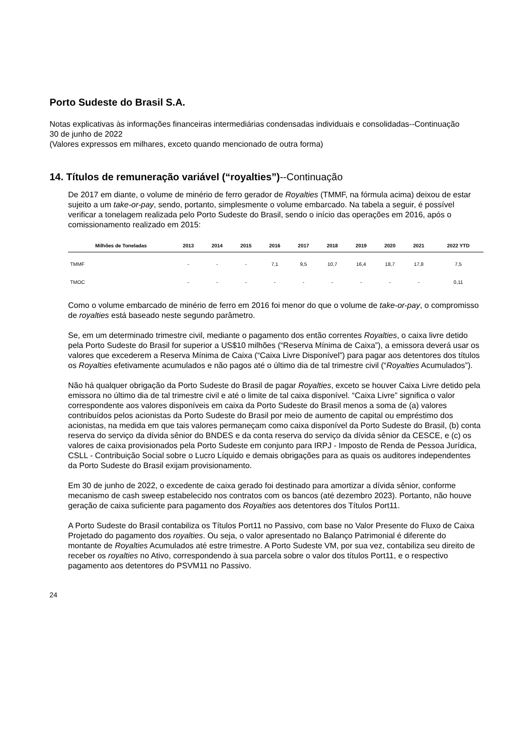Porto Sudeste do Brasil S.A.
Notas explicativas às informações financeiras intermediárias condensadas individuais e consolidadas--Continuação
30 de junho de 2022
(Valores expressos em milhares, exceto quando mencionado de outra forma)
14. Títulos de remuneração variável (“royalties”)--Continuação
De 2017 em diante, o volume de minério de ferro gerador de Royalties (TMMF, na fórmula acima) deixou de estar sujeito a um take-or-pay, sendo, portanto, simplesmente o volume embarcado. Na tabela a seguir, é possível verificar a tonelagem realizada pelo Porto Sudeste do Brasil, sendo o início das operações em 2016, após o comissionamento realizado em 2015:
| Milhões de Toneladas | 2013 | 2014 | 2015 | 2016 | 2017 | 2018 | 2019 | 2020 | 2021 | 2022 YTD |
| --- | --- | --- | --- | --- | --- | --- | --- | --- | --- | --- |
| TMMF | - | - | - | 7,1 | 9,5 | 10,7 | 16,4 | 18,7 | 17,8 | 7,5 |
| TMOC | - | - | - | - | - | - | - | - | - | 0,11 |
Como o volume embarcado de minério de ferro em 2016 foi menor do que o volume de take-or-pay, o compromisso de royalties está baseado neste segundo parâmetro.
Se, em um determinado trimestre civil, mediante o pagamento dos então correntes Royalties, o caixa livre detido pela Porto Sudeste do Brasil for superior a US$10 milhões (“Reserva Mínima de Caixa”), a emissora deverá usar os valores que excederem a Reserva Mínima de Caixa (“Caixa Livre Disponível”) para pagar aos detentores dos títulos os Royalties efetivamente acumulados e não pagos até o último dia de tal trimestre civil (“Royalties Acumulados”).
Não há qualquer obrigação da Porto Sudeste do Brasil de pagar Royalties, exceto se houver Caixa Livre detido pela emissora no último dia de tal trimestre civil e até o limite de tal caixa disponível. “Caixa Livre” significa o valor correspondente aos valores disponíveis em caixa da Porto Sudeste do Brasil menos a soma de (a) valores contribuídos pelos acionistas da Porto Sudeste do Brasil por meio de aumento de capital ou empréstimo dos acionistas, na medida em que tais valores permaneçam como caixa disponível da Porto Sudeste do Brasil, (b) conta reserva do serviço da dívida sênior do BNDES e da conta reserva do serviço da dívida sênior da CESCE, e (c) os valores de caixa provisionados pela Porto Sudeste em conjunto para IRPJ - Imposto de Renda de Pessoa Jurídica, CSLL - Contribuição Social sobre o Lucro Líquido e demais obrigações para as quais os auditores independentes da Porto Sudeste do Brasil exijam provisionamento.
Em 30 de junho de 2022, o excedente de caixa gerado foi destinado para amortizar a dívida sênior, conforme mecanismo de cash sweep estabelecido nos contratos com os bancos (até dezembro 2023). Portanto, não houve geração de caixa suficiente para pagamento dos Royalties aos detentores dos Títulos Port11.
A Porto Sudeste do Brasil contabiliza os Títulos Port11 no Passivo, com base no Valor Presente do Fluxo de Caixa Projetado do pagamento dos royalties. Ou seja, o valor apresentado no Balanço Patrimonial é diferente do montante de Royalties Acumulados até estre trimestre. A Porto Sudeste VM, por sua vez, contabiliza seu direito de receber os royalties no Ativo, correspondendo à sua parcela sobre o valor dos títulos Port11, e o respectivo pagamento aos detentores do PSVM11 no Passivo.
24